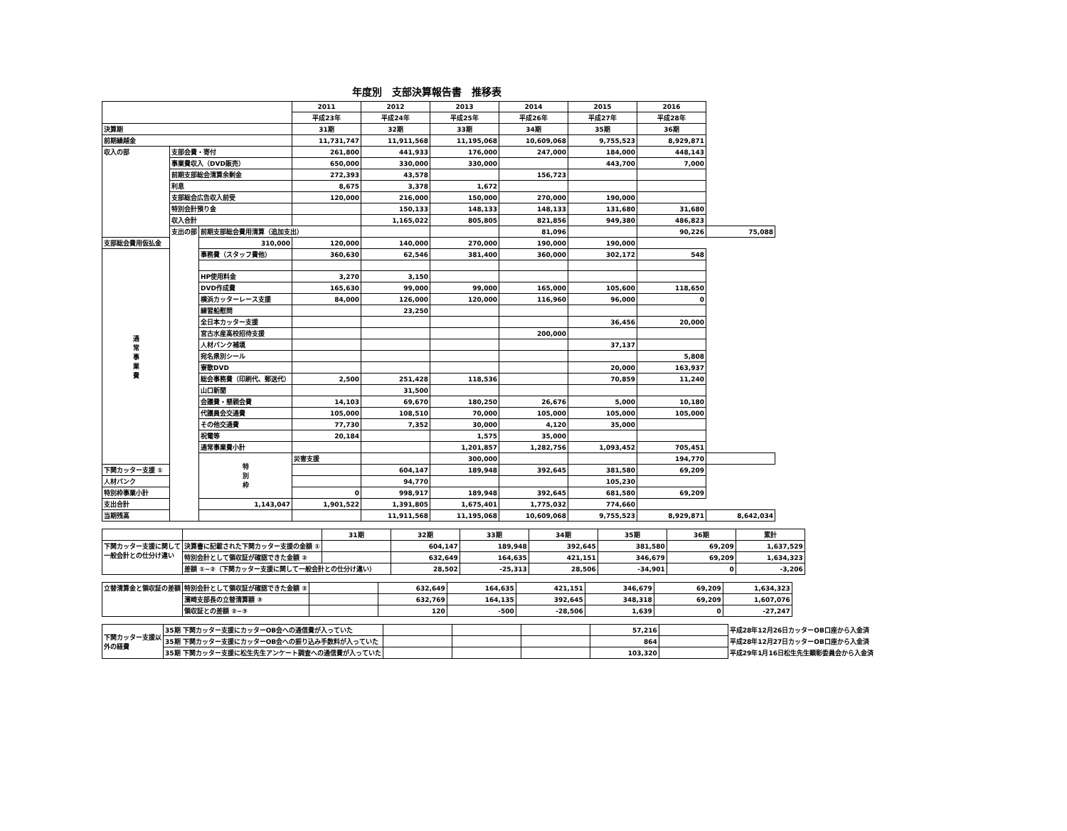年度別　支部決算報告書　推移表
| | | | 2011 | 2012 | 2013 | 2014 | 2015 | 2016 | |
| --- | --- | --- | --- | --- | --- | --- | --- | --- | --- |
| | | | 平成23年 | 平成24年 | 平成25年 | 平成26年 | 平成27年 | 平成28年 | |
| 決算期 | | | 31期 | 32期 | 33期 | 34期 | 35期 | 36期 | |
| 前期繰越金 | | | 11,731,747 | 11,911,568 | 11,195,068 | 10,609,068 | 9,755,523 | 8,929,871 | |
| 収入の部 | 支部会費・寄付 | | 261,800 | 441,933 | 176,000 | 247,000 | 184,000 | 448,143 | |
| | 事業費収入（DVD販売） | | 650,000 | 330,000 | 330,000 | | 443,700 | 7,000 | |
| | 前期支部総会清算余剰金 | | 272,393 | 43,578 | | 156,723 | | | |
| | 利息 | | 8,675 | 3,378 | 1,672 | | | | |
| | 支部総会広告収入前受 | | 120,000 | 216,000 | 150,000 | 270,000 | 190,000 | | |
| | 特別会計預り金 | | | 150,133 | 148,133 | 148,133 | 131,680 | 31,680 | |
| | 収入合計 | | | 1,165,022 | 805,805 | 821,856 | 949,380 | 486,823 | |
| | 支出の部 | 前期支部総会費用清算（追加支出） | | | | 81,096 | | 90,226 | 75,088 |
| 支部総会費用仮払金 | | 310,000 | 120,000 | 140,000 | 270,000 | 190,000 | 190,000 | | |
| 通 常 事 業 費 | | 事務費（スタッフ費他） | 360,630 | 62,546 | 381,400 | 360,000 | 302,172 | 548 | |
| | | HP使用料金 | 3,270 | 3,150 | | | | | |
| | | DVD作成費 | 165,630 | 99,000 | 99,000 | 165,000 | 105,600 | 118,650 | |
| | | 横浜カッターレース支援 | 84,000 | 126,000 | 120,000 | 116,960 | 96,000 | 0 | |
| | | 練習船慰問 | | 23,250 | | | | | |
| | | 全日本カッター支援 | | | | | 36,456 | 20,000 | |
| | | 宮古水産高校招待支援 | | | | 200,000 | | | |
| | | 人材バンク補填 | | | | | 37,137 | | |
| | | 宛名県別シール | | | | | | 5,808 | |
| | | 寮歌DVD | | | | | 20,000 | 163,937 | |
| | | 総会事務費（印刷代、郵送代） | 2,500 | 251,428 | 118,536 | | 70,859 | 11,240 | |
| | | 山口新聞 | | 31,500 | | | | | |
| | | 会議費・懇親会費 | 14,103 | 69,670 | 180,250 | 26,676 | 5,000 | 10,180 | |
| | | 代議員会交通費 | 105,000 | 108,510 | 70,000 | 105,000 | 105,000 | 105,000 | |
| | | その他交通費 | 77,730 | 7,352 | 30,000 | 4,120 | 35,000 | | |
| | | 祝電等 | 20,184 | | 1,575 | 35,000 | | | |
| | | 通常事業費小計 | | | 1,201,857 | 1,282,756 | 1,093,452 | 705,451 | |
| | | 特 別 枠 | 災害支援 | | 300,000 | | | 194,770 | |
| 下関カッター支援 ① | | | | 604,147 | 189,948 | 392,645 | 381,580 | 69,209 | |
| 人材バンク | | | | 94,770 | | | 105,230 | | |
| 特別枠事業小計 | | | 0 | 998,917 | 189,948 | 392,645 | 681,580 | 69,209 | |
| 支出合計 | | 1,143,047 | 1,901,522 | 1,391,805 | 1,675,401 | 1,775,032 | 774,660 | | |
| 当期残高 | | | | 11,911,568 | 11,195,068 | 10,609,068 | 9,755,523 | 8,929,871 | 8,642,034 |
| | | 31期 | 32期 | 33期 | 34期 | 35期 | 36期 | 累計 |
| --- | --- | --- | --- | --- | --- | --- | --- | --- |
| 下関カッター支援に関して 一般会計との仕分け違い | 決算書に記載された下関カッター支援の金額 ① | | 604,147 | 189,948 | 392,645 | 381,580 | 69,209 | 1,637,529 |
| | 特別会計として領収証が確認できた金額 ② | | 632,649 | 164,635 | 421,151 | 346,679 | 69,209 | 1,634,323 |
| | 差額 ①−②（下関カッター支援に関して一般会計との仕分け違い） | | 28,502 | -25,313 | 28,506 | -34,901 | 0 | -3,206 |
| 立替清算金と領収証の差額 | 特別会計として領収証が確認できた金額 ② | | 632,649 | 164,635 | 421,151 | 346,679 | 69,209 | 1,634,323 |
| | 濱崎支部長の立替清算額 ③ | | 632,769 | 164,135 | 392,645 | 348,318 | 69,209 | 1,607,076 |
| | 領収証との差額 ②−③ | | 120 | -500 | -28,506 | 1,639 | 0 | -27,247 |
| 下関カッター支援以 外の経費 | 35期 下関カッター支援にカッターOB会への通信費が入っていた | | | | 57,216 | | 平成28年12月26日カッターOB口座から入金済 |
| | 35期 下関カッター支援にカッターOB会への振り込み手数料が入っていた | | | | 864 | | 平成28年12月27日カッターOB口座から入金済 |
| | 35期 下関カッター支援に松生先生アンケート調査への通信費が入っていた | | | | 103,320 | | 平成29年1月16日松生先生顕彰委員会から入金済 |